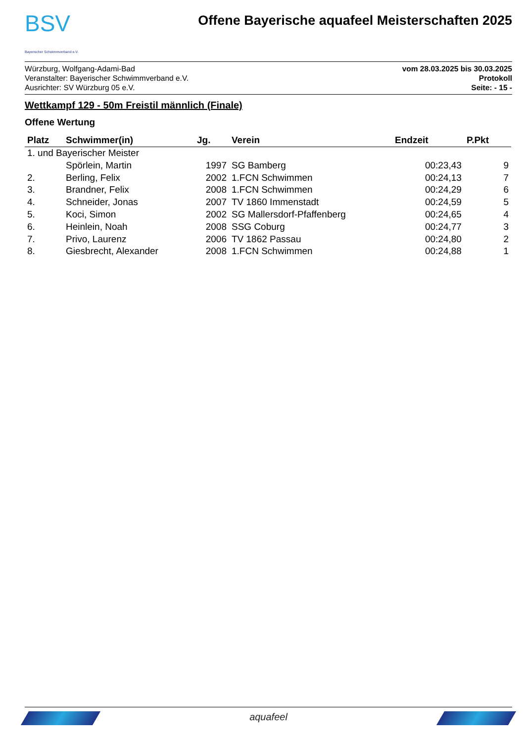BSV
Bayerischer Schwimmverband e.V.
Offene Bayerische aquafeel Meisterschaften 2025
Würzburg, Wolfgang-Adami-Bad
Veranstalter: Bayerischer Schwimmverband e.V.
Ausrichter: SV Würzburg 05 e.V.
vom 28.03.2025 bis 30.03.2025
Protokoll
Seite: - 15 -
Wettkampf 129 - 50m Freistil männlich (Finale)
Offene Wertung
| Platz | Schwimmer(in) | Jg. | Verein | Endzeit | P.Pkt |
| --- | --- | --- | --- | --- | --- |
| 1. und Bayerischer Meister | | | | | |
| | Spörlein, Martin | 1997 | SG Bamberg | 00:23,43 | 9 |
| 2. | Berling, Felix | 2002 | 1.FCN Schwimmen | 00:24,13 | 7 |
| 3. | Brandner, Felix | 2008 | 1.FCN Schwimmen | 00:24,29 | 6 |
| 4. | Schneider, Jonas | 2007 | TV 1860 Immenstadt | 00:24,59 | 5 |
| 5. | Koci, Simon | 2002 | SG Mallersdorf-Pfaffenberg | 00:24,65 | 4 |
| 6. | Heinlein, Noah | 2008 | SSG Coburg | 00:24,77 | 3 |
| 7. | Privo, Laurenz | 2006 | TV 1862 Passau | 00:24,80 | 2 |
| 8. | Giesbrecht, Alexander | 2008 | 1.FCN Schwimmen | 00:24,88 | 1 |
aquafeel